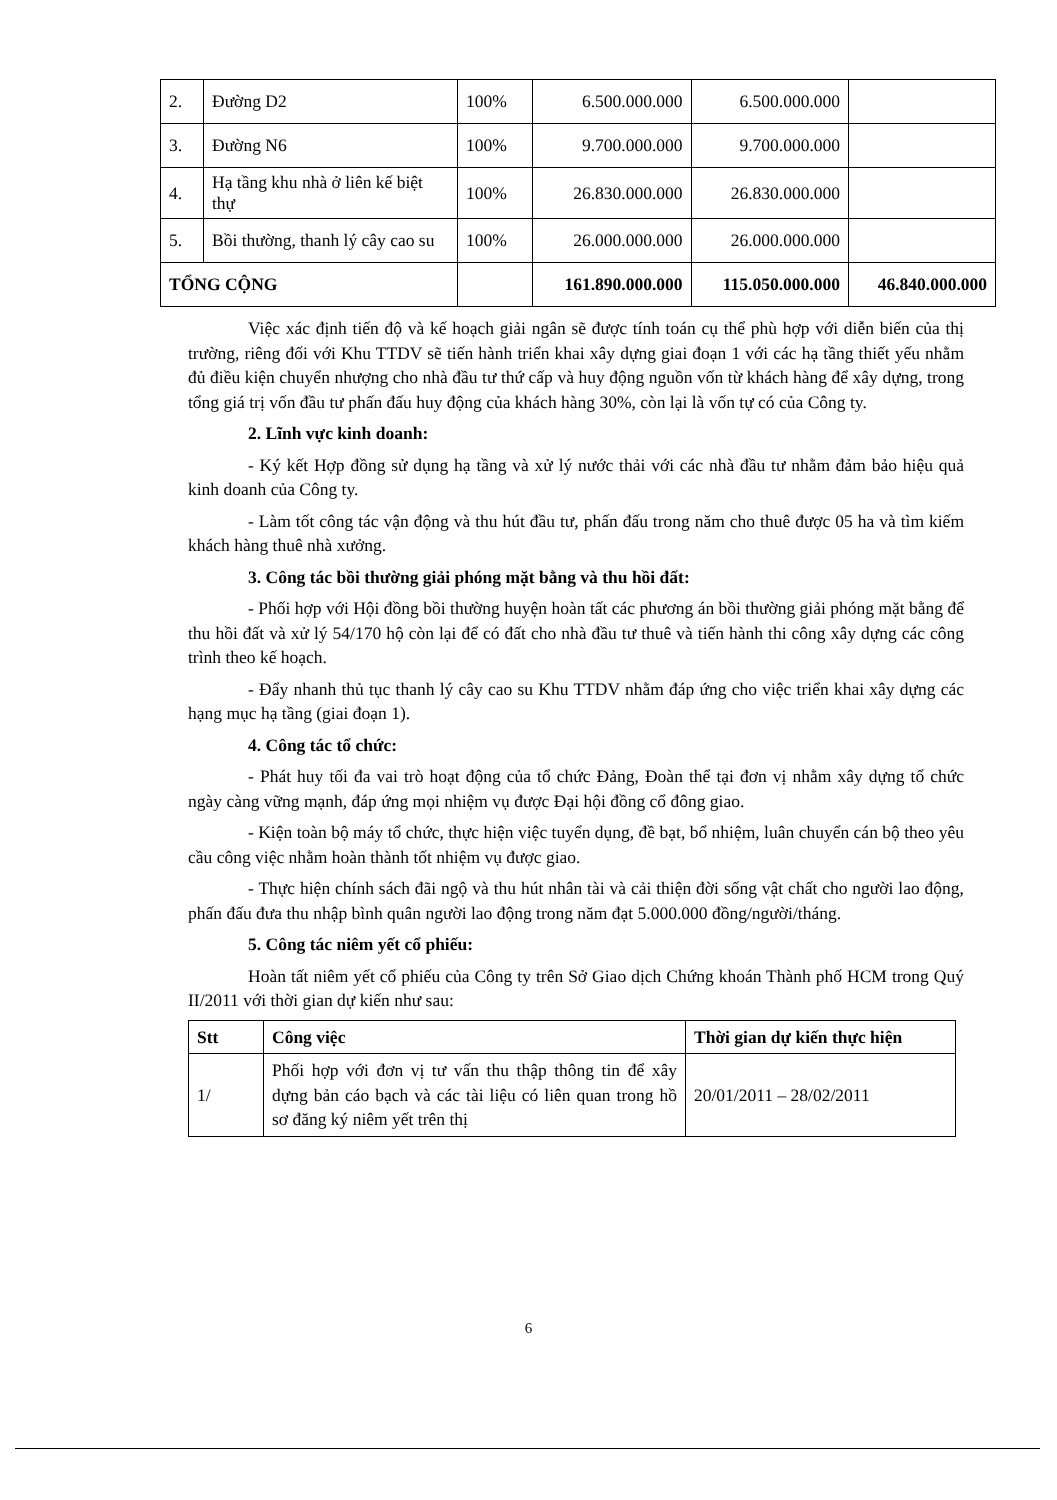| 2. | Đường D2 | 100% | 6.500.000.000 | 6.500.000.000 | |
| 3. | Đường N6 | 100% | 9.700.000.000 | 9.700.000.000 | |
| 4. | Hạ tầng khu nhà ở liên kế biệt thự | 100% | 26.830.000.000 | 26.830.000.000 | |
| 5. | Bồi thường, thanh lý cây cao su | 100% | 26.000.000.000 | 26.000.000.000 | |
| TỔNG CỘNG | | | 161.890.000.000 | 115.050.000.000 | 46.840.000.000 |
Việc xác định tiến độ và kế hoạch giải ngân sẽ được tính toán cụ thể phù hợp với diễn biến của thị trường, riêng đối với Khu TTDV sẽ tiến hành triển khai xây dựng giai đoạn 1 với các hạ tầng thiết yếu nhằm đủ điều kiện chuyển nhượng cho nhà đầu tư thứ cấp và huy động nguồn vốn từ khách hàng để xây dựng, trong tổng giá trị vốn đầu tư phấn đấu huy động của khách hàng 30%, còn lại là vốn tự có của Công ty.
2. Lĩnh vực kinh doanh:
- Ký kết Hợp đồng sử dụng hạ tầng và xử lý nước thải với các nhà đầu tư nhằm đảm bảo hiệu quả kinh doanh của Công ty.
- Làm tốt công tác vận động và thu hút đầu tư, phấn đấu trong năm cho thuê được 05 ha và tìm kiếm khách hàng thuê nhà xưởng.
3. Công tác bồi thường giải phóng mặt bằng và thu hồi đất:
- Phối hợp với Hội đồng bồi thường huyện hoàn tất các phương án bồi thường giải phóng mặt bằng để thu hồi đất và xử lý 54/170 hộ còn lại để có đất cho nhà đầu tư thuê và tiến hành thi công xây dựng các công trình theo kế hoạch.
- Đẩy nhanh thủ tục thanh lý cây cao su Khu TTDV nhằm đáp ứng cho việc triển khai xây dựng các hạng mục hạ tầng (giai đoạn 1).
4. Công tác tổ chức:
- Phát huy tối đa vai trò hoạt động của tổ chức Đảng, Đoàn thể tại đơn vị nhằm xây dựng tổ chức ngày càng vững mạnh, đáp ứng mọi nhiệm vụ được Đại hội đồng cổ đông giao.
- Kiện toàn bộ máy tổ chức, thực hiện việc tuyển dụng, đề bạt, bổ nhiệm, luân chuyển cán bộ theo yêu cầu công việc nhằm hoàn thành tốt nhiệm vụ được giao.
- Thực hiện chính sách đãi ngộ và thu hút nhân tài và cải thiện đời sống vật chất cho người lao động, phấn đấu đưa thu nhập bình quân người lao động trong năm đạt 5.000.000 đồng/người/tháng.
5. Công tác niêm yết cổ phiếu:
Hoàn tất niêm yết cổ phiếu của Công ty trên Sở Giao dịch Chứng khoán Thành phố HCM trong Quý II/2011 với thời gian dự kiến như sau:
| Stt | Công việc | Thời gian dự kiến thực hiện |
| --- | --- | --- |
| 1/ | Phối hợp với đơn vị tư vấn thu thập thông tin để xây dựng bản cáo bạch và các tài liệu có liên quan trong hồ sơ đăng ký niêm yết trên thị | 20/01/2011 – 28/02/2011 |
6